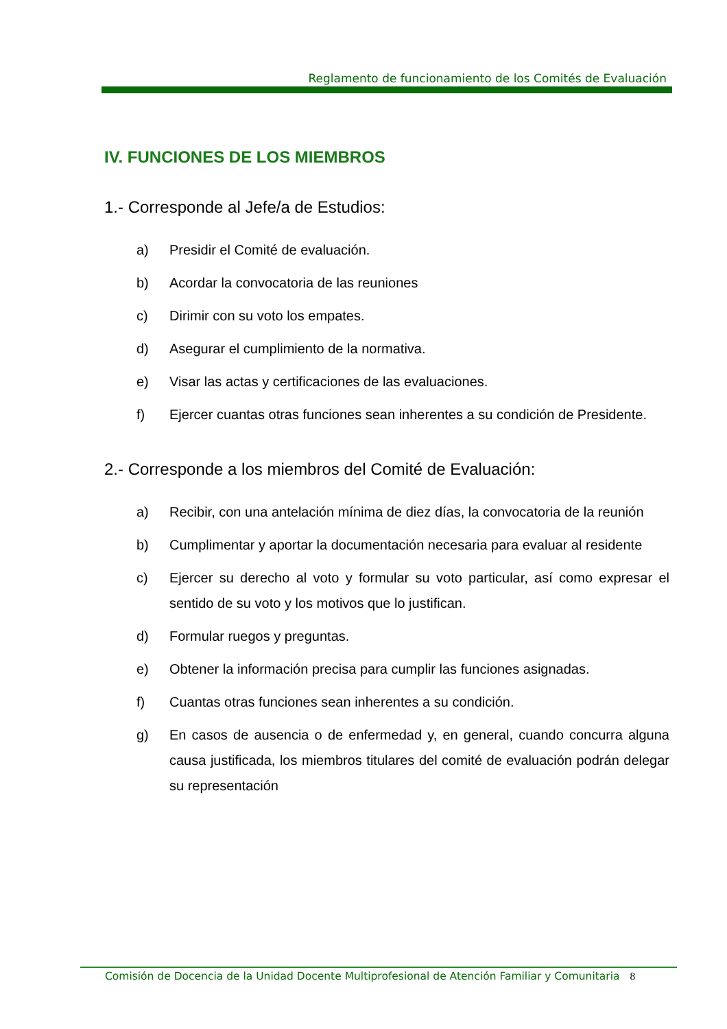Reglamento de funcionamiento de los Comités de Evaluación
IV. FUNCIONES DE LOS MIEMBROS
1.- Corresponde al Jefe/a de Estudios:
a) Presidir el Comité de evaluación.
b) Acordar la convocatoria de las reuniones
c) Dirimir con su voto los empates.
d) Asegurar el cumplimiento de la normativa.
e) Visar las actas y certificaciones de las evaluaciones.
f) Ejercer cuantas otras funciones sean inherentes a su condición de Presidente.
2.- Corresponde a los miembros del Comité de Evaluación:
a) Recibir, con una antelación mínima de diez días, la convocatoria de la reunión
b) Cumplimentar y aportar la documentación necesaria para evaluar al residente
c) Ejercer su derecho al voto y formular su voto particular, así como expresar el sentido de su voto y los motivos que lo justifican.
d) Formular ruegos y preguntas.
e) Obtener la información precisa para cumplir las funciones asignadas.
f) Cuantas otras funciones sean inherentes a su condición.
g) En casos de ausencia o de enfermedad y, en general, cuando concurra alguna causa justificada, los miembros titulares del comité de evaluación podrán delegar su representación
Comisión de Docencia de la Unidad Docente Multiprofesional de Atención Familiar y Comunitaria 8